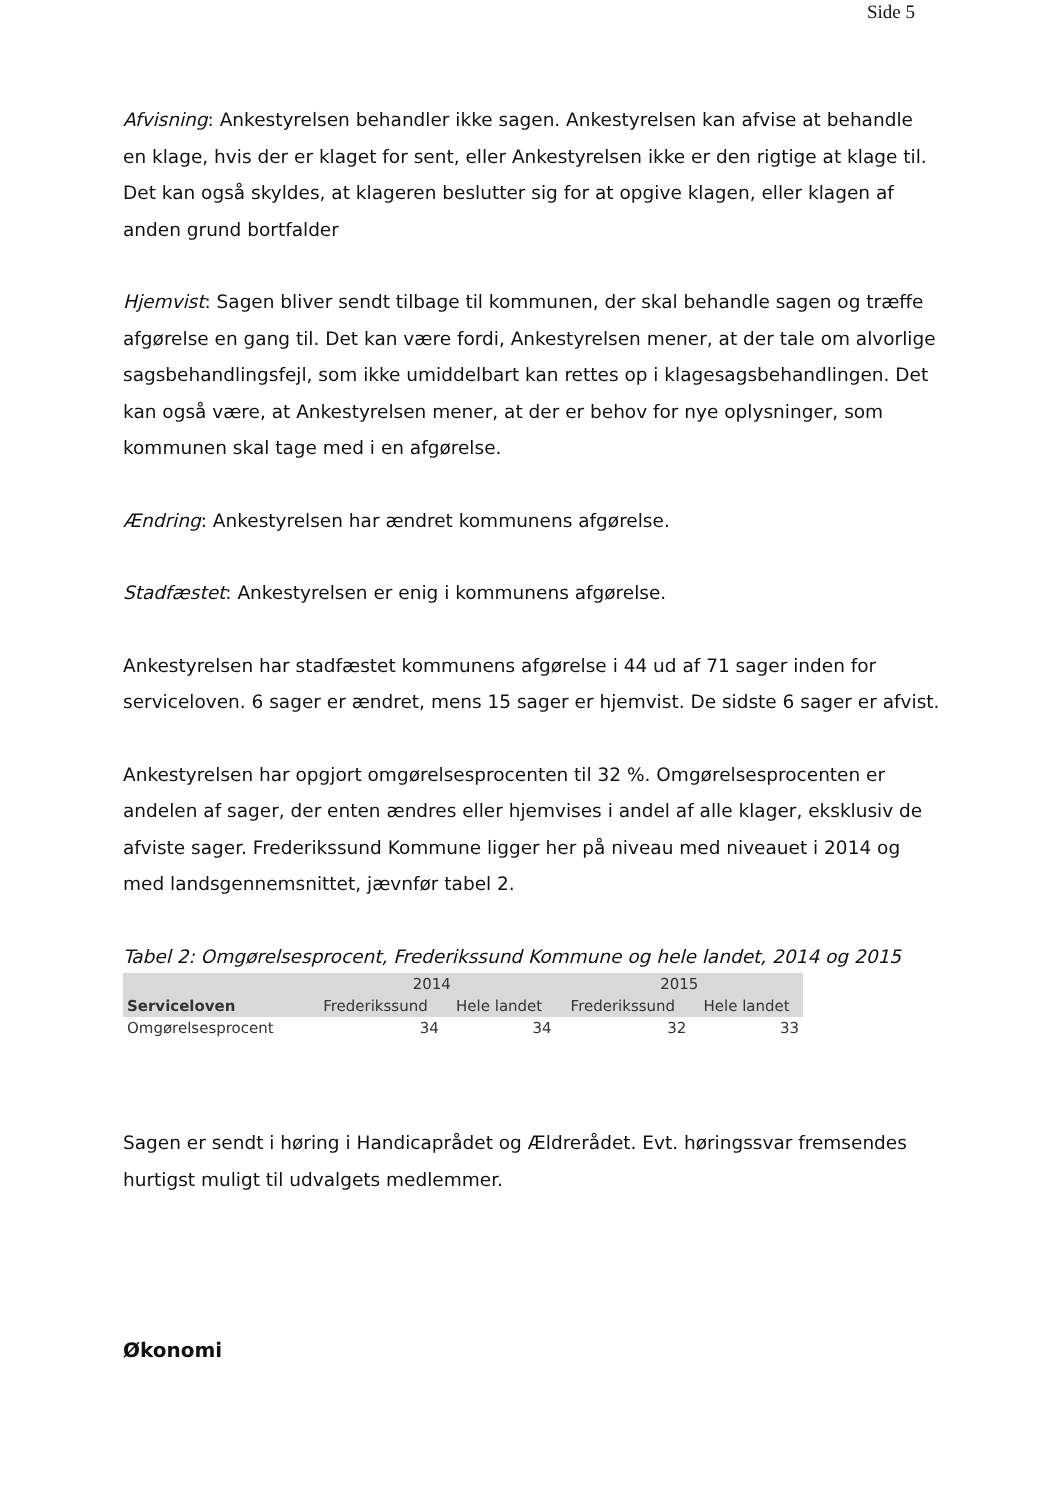Side 5
Afvisning: Ankestyrelsen behandler ikke sagen. Ankestyrelsen kan afvise at behandle en klage, hvis der er klaget for sent, eller Ankestyrelsen ikke er den rigtige at klage til. Det kan også skyldes, at klageren beslutter sig for at opgive klagen, eller klagen af anden grund bortfalder
Hjemvist: Sagen bliver sendt tilbage til kommunen, der skal behandle sagen og træffe afgørelse en gang til. Det kan være fordi, Ankestyrelsen mener, at der tale om alvorlige sagsbehandlingsfejl, som ikke umiddelbart kan rettes op i klagesagsbehandlingen. Det kan også være, at Ankestyrelsen mener, at der er behov for nye oplysninger, som kommunen skal tage med i en afgørelse.
Ændring: Ankestyrelsen har ændret kommunens afgørelse.
Stadfæstet: Ankestyrelsen er enig i kommunens afgørelse.
Ankestyrelsen har stadfæstet kommunens afgørelse i 44 ud af 71 sager inden for serviceloven. 6 sager er ændret, mens 15 sager er hjemvist. De sidste 6 sager er afvist.
Ankestyrelsen har opgjort omgørelsesprocenten til 32 %. Omgørelsesprocenten er andelen af sager, der enten ændres eller hjemvises i andel af alle klager, eksklusiv de afviste sager. Frederikssund Kommune ligger her på niveau med niveauet i 2014 og med landsgennemsnittet, jævnfør tabel 2.
Tabel 2: Omgørelsesprocent, Frederikssund Kommune og hele landet, 2014 og 2015
| | 2014 | | 2015 | |
| --- | --- | --- | --- | --- |
| Serviceloven | Frederikssund | Hele landet | Frederikssund | Hele landet |
| Omgørelsesprocent | 34 | 34 | 32 | 33 |
Sagen er sendt i høring i Handicaprådet og Ældrerådet. Evt. høringssvar fremsendes hurtigst muligt til udvalgets medlemmer.
Økonomi